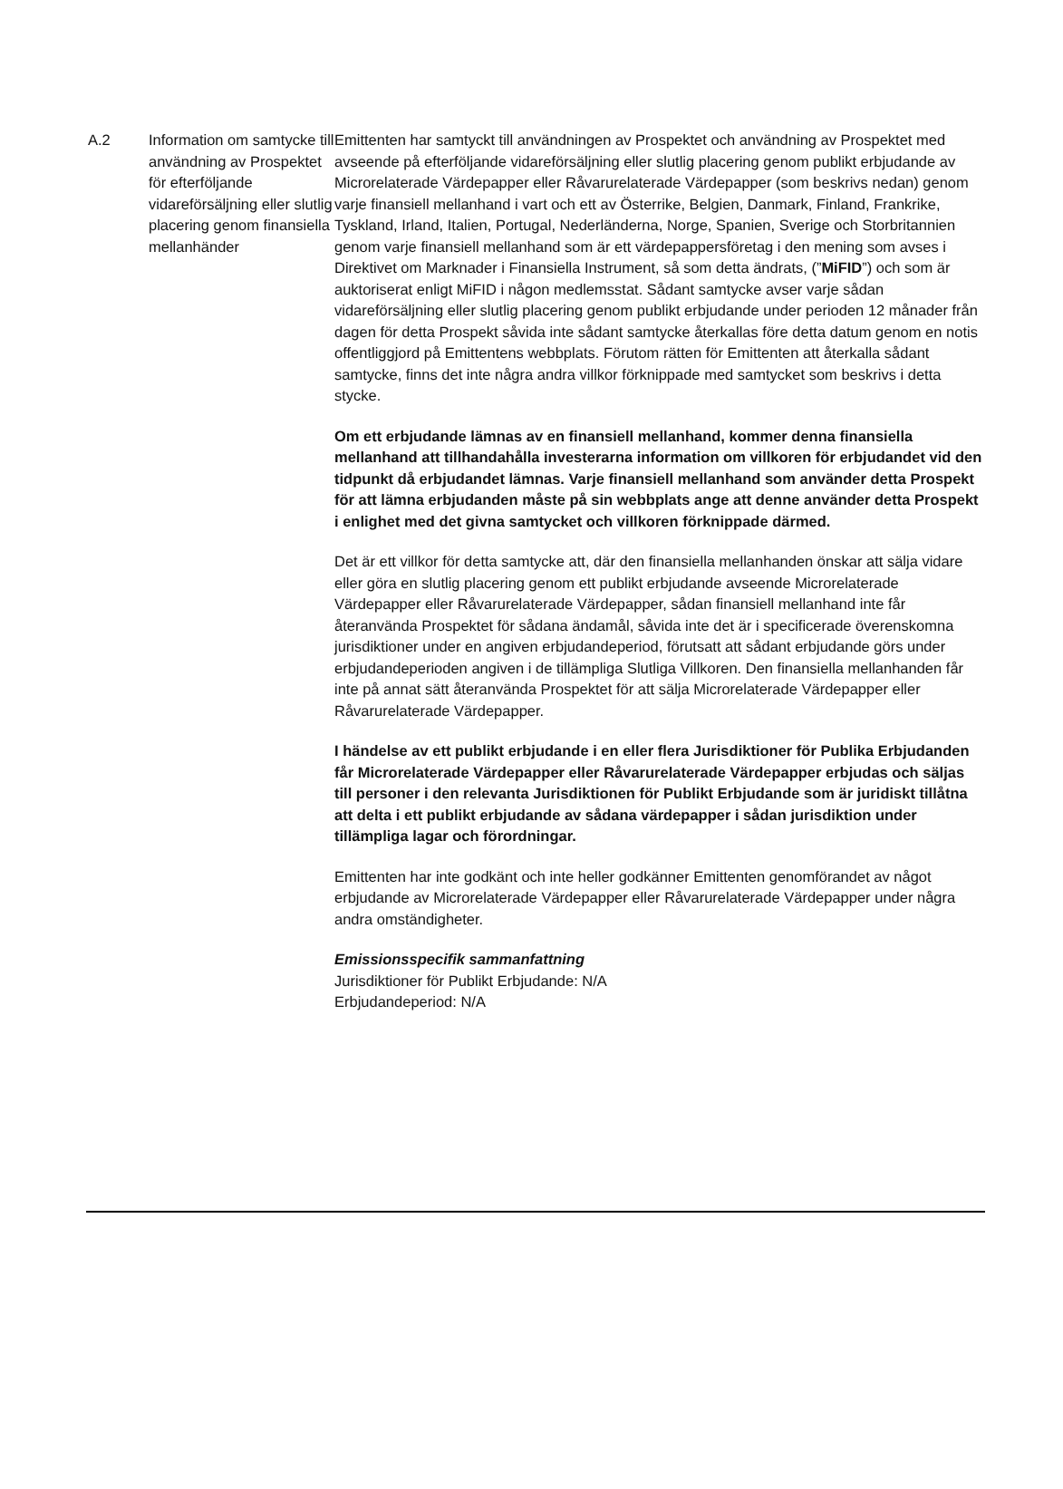| A.2 | Information om samtycke till användning av Prospektet för efterföljande vidareförsäljning eller slutlig placering genom finansiella mellanhänder | Emittenten har samtyckt till användningen av Prospektet och användning av Prospektet med avseende på efterföljande vidareförsäljning eller slutlig placering genom publikt erbjudande av Microrelaterade Värdepapper eller Råvarurelaterade Värdepapper (som beskrivs nedan) genom varje finansiell mellanhand i vart och ett av Österrike, Belgien, Danmark, Finland, Frankrike, Tyskland, Irland, Italien, Portugal, Nederländerna, Norge, Spanien, Sverige och Storbritannien genom varje finansiell mellanhand som är ett värdepappersföretag i den mening som avses i Direktivet om Marknader i Finansiella Instrument, så som detta ändrats, (” MiFID ”) och som är auktoriserat enligt MiFID i någon medlemsstat. Sådant samtycke avser varje sådan vidareförsäljning eller slutlig placering genom publikt erbjudande under perioden 12 månader från dagen för detta Prospekt såvida inte sådant samtycke återkallas före detta datum genom en notis offentliggjord på Emittentens webbplats. Förutom rätten för Emittenten att återkalla sådant samtycke, finns det inte några andra villkor förknippade med samtycket som beskrivs i detta stycke. Om ett erbjudande lämnas av en finansiell mellanhand, kommer denna finansiella mellanhand att tillhandahålla investerarna information om villkoren för erbjudandet vid den tidpunkt då erbjudandet lämnas. Varje finansiell mellanhand som använder detta Prospekt för att lämna erbjudanden måste på sin webbplats ange att denne använder detta Prospekt i enlighet med det givna samtycket och villkoren förknippade därmed. Det är ett villkor för detta samtycke att, där den finansiella mellanhanden önskar att sälja vidare eller göra en slutlig placering genom ett publikt erbjudande avseende Microrelaterade Värdepapper eller Råvarurelaterade Värdepapper, sådan finansiell mellanhand inte får återanvända Prospektet för sådana ändamål, såvida inte det är i specificerade överenskomna jurisdiktioner under en angiven erbjudandeperiod, förutsatt att sådant erbjudande görs under erbjudandeperioden angiven i de tillämpliga Slutliga Villkoren. Den finansiella mellanhanden får inte på annat sätt återanvända Prospektet för att sälja Microrelaterade Värdepapper eller Råvarurelaterade Värdepapper. I händelse av ett publikt erbjudande i en eller flera Jurisdiktioner för Publika Erbjudanden får Microrelaterade Värdepapper eller Råvarurelaterade Värdepapper erbjudas och säljas till personer i den relevanta Jurisdiktionen för Publikt Erbjudande som är juridiskt tillåtna att delta i ett publikt erbjudande av sådana värdepapper i sådan jurisdiktion under tillämpliga lagar och förordningar. Emittenten har inte godkänt och inte heller godkänner Emittenten genomförandet av något erbjudande av Microrelaterade Värdepapper eller Råvarurelaterade Värdepapper under några andra omständigheter. Emissionsspecifik sammanfattning Jurisdiktioner för Publikt Erbjudande: N/A Erbjudandeperiod: N/A |